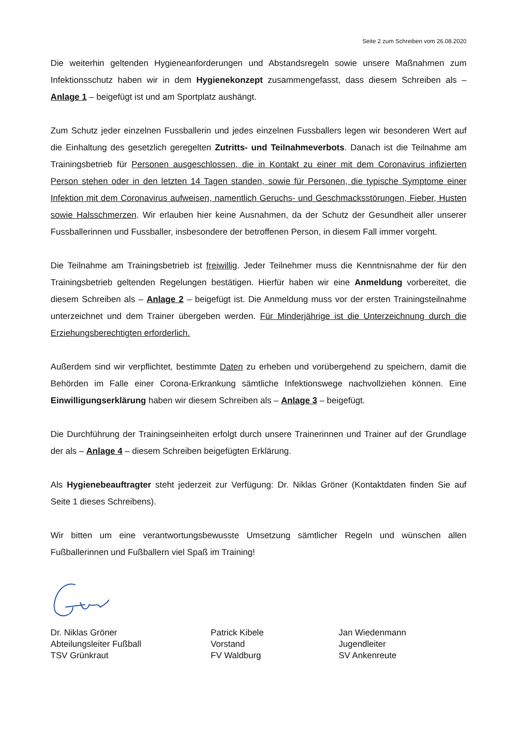Seite 2 zum Schreiben vom 26.08.2020
Die weiterhin geltenden Hygieneanforderungen und Abstandsregeln sowie unsere Maßnahmen zum Infektionsschutz haben wir in dem Hygienekonzept zusammengefasst, dass diesem Schreiben als – Anlage 1 – beigefügt ist und am Sportplatz aushängt.
Zum Schutz jeder einzelnen Fussballerin und jedes einzelnen Fussballers legen wir besonderen Wert auf die Einhaltung des gesetzlich geregelten Zutritts- und Teilnahmeverbots. Danach ist die Teilnahme am Trainingsbetrieb für Personen ausgeschlossen, die in Kontakt zu einer mit dem Coronavirus infizierten Person stehen oder in den letzten 14 Tagen standen, sowie für Personen, die typische Symptome einer Infektion mit dem Coronavirus aufweisen, namentlich Geruchs- und Geschmacksstörungen, Fieber, Husten sowie Halsschmerzen. Wir erlauben hier keine Ausnahmen, da der Schutz der Gesundheit aller unserer Fussballerinnen und Fussballer, insbesondere der betroffenen Person, in diesem Fall immer vorgeht.
Die Teilnahme am Trainingsbetrieb ist freiwillig. Jeder Teilnehmer muss die Kenntnisnahme der für den Trainingsbetrieb geltenden Regelungen bestätigen. Hierfür haben wir eine Anmeldung vorbereitet, die diesem Schreiben als – Anlage 2 – beigefügt ist. Die Anmeldung muss vor der ersten Trainingsteilnahme unterzeichnet und dem Trainer übergeben werden. Für Minderjährige ist die Unterzeichnung durch die Erziehungsberechtigten erforderlich.
Außerdem sind wir verpflichtet, bestimmte Daten zu erheben und vorübergehend zu speichern, damit die Behörden im Falle einer Corona-Erkrankung sämtliche Infektionswege nachvollziehen können. Eine Einwilligungserklärung haben wir diesem Schreiben als – Anlage 3 – beigefügt.
Die Durchführung der Trainingseinheiten erfolgt durch unsere Trainerinnen und Trainer auf der Grundlage der als – Anlage 4 – diesem Schreiben beigefügten Erklärung.
Als Hygienebeauftragter steht jederzeit zur Verfügung: Dr. Niklas Gröner (Kontaktdaten finden Sie auf Seite 1 dieses Schreibens).
Wir bitten um eine verantwortungsbewusste Umsetzung sämtlicher Regeln und wünschen allen Fußballerinnen und Fußballern viel Spaß im Training!
Dr. Niklas Gröner
Abteilungsleiter Fußball
TSV Grünkraut
Patrick Kibele
Vorstand
FV Waldburg
Jan Wiedenmann
Jugendleiter
SV Ankenreute